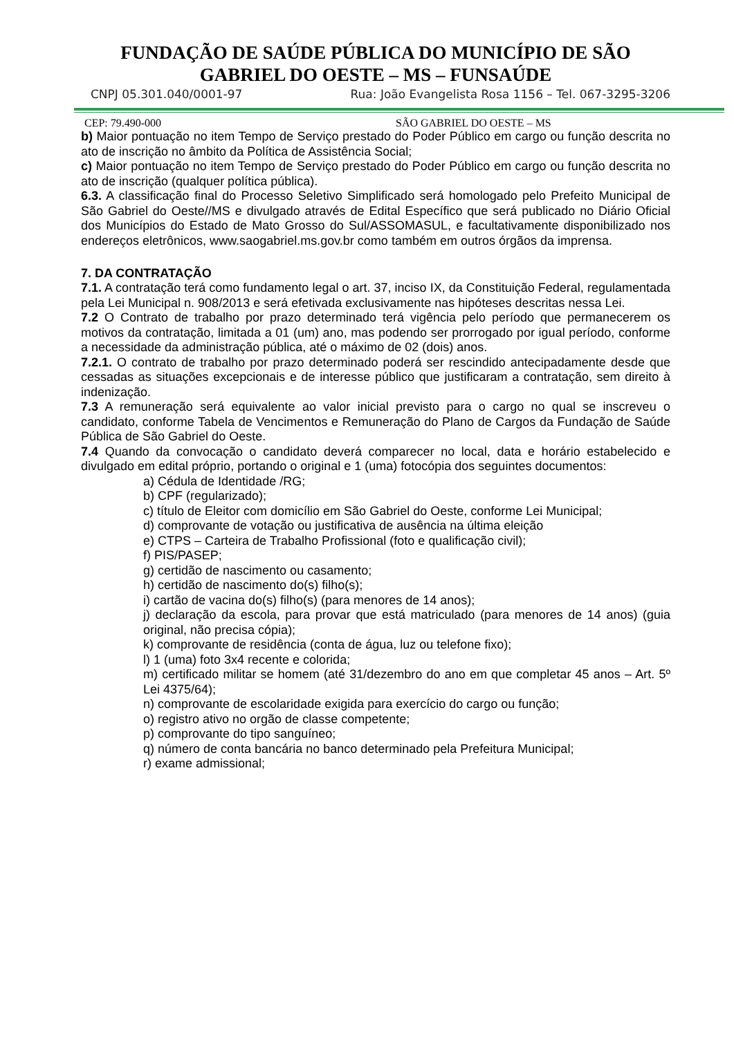FUNDAÇÃO DE SAÚDE PÚBLICA DO MUNICÍPIO DE SÃO GABRIEL DO OESTE – MS – FUNSAÚDE
CNPJ 05.301.040/0001-97 Rua: João Evangelista Rosa 1156 – Tel. 067-3295-3206
CEP: 79.490-000 SÃO GABRIEL DO OESTE – MS
b) Maior pontuação no item Tempo de Serviço prestado do Poder Público em cargo ou função descrita no ato de inscrição no âmbito da Política de Assistência Social;
c) Maior pontuação no item Tempo de Serviço prestado do Poder Público em cargo ou função descrita no ato de inscrição (qualquer política pública).
6.3. A classificação final do Processo Seletivo Simplificado será homologado pelo Prefeito Municipal de São Gabriel do Oeste//MS e divulgado através de Edital Específico que será publicado no Diário Oficial dos Municípios do Estado de Mato Grosso do Sul/ASSOMASUL, e facultativamente disponibilizado nos endereços eletrônicos, www.saogabriel.ms.gov.br como também em outros órgãos da imprensa.
7. DA CONTRATAÇÃO
7.1. A contratação terá como fundamento legal o art. 37, inciso IX, da Constituição Federal, regulamentada pela Lei Municipal n. 908/2013 e será efetivada exclusivamente nas hipóteses descritas nessa Lei.
7.2 O Contrato de trabalho por prazo determinado terá vigência pelo período que permanecerem os motivos da contratação, limitada a 01 (um) ano, mas podendo ser prorrogado por igual período, conforme a necessidade da administração pública, até o máximo de 02 (dois) anos.
7.2.1. O contrato de trabalho por prazo determinado poderá ser rescindido antecipadamente desde que cessadas as situações excepcionais e de interesse público que justificaram a contratação, sem direito à indenização.
7.3 A remuneração será equivalente ao valor inicial previsto para o cargo no qual se inscreveu o candidato, conforme Tabela de Vencimentos e Remuneração do Plano de Cargos da Fundação de Saúde Pública de São Gabriel do Oeste.
7.4 Quando da convocação o candidato deverá comparecer no local, data e horário estabelecido e divulgado em edital próprio, portando o original e 1 (uma) fotocópia dos seguintes documentos:
a) Cédula de Identidade /RG;
b) CPF (regularizado);
c) título de Eleitor com domicílio em São Gabriel do Oeste, conforme Lei Municipal;
d) comprovante de votação ou justificativa de ausência na última eleição
e) CTPS – Carteira de Trabalho Profissional (foto e qualificação civil);
f) PIS/PASEP;
g) certidão de nascimento ou casamento;
h) certidão de nascimento do(s) filho(s);
i) cartão de vacina do(s) filho(s) (para menores de 14 anos);
j) declaração da escola, para provar que está matriculado (para menores de 14 anos) (guia original, não precisa cópia);
k) comprovante de residência (conta de água, luz ou telefone fixo);
l) 1 (uma) foto 3x4 recente e colorida;
m) certificado militar se homem (até 31/dezembro do ano em que completar 45 anos – Art. 5º Lei 4375/64);
n) comprovante de escolaridade exigida para exercício do cargo ou função;
o) registro ativo no orgão de classe competente;
p) comprovante do tipo sanguíneo;
q) número de conta bancária no banco determinado pela Prefeitura Municipal;
r) exame admissional;